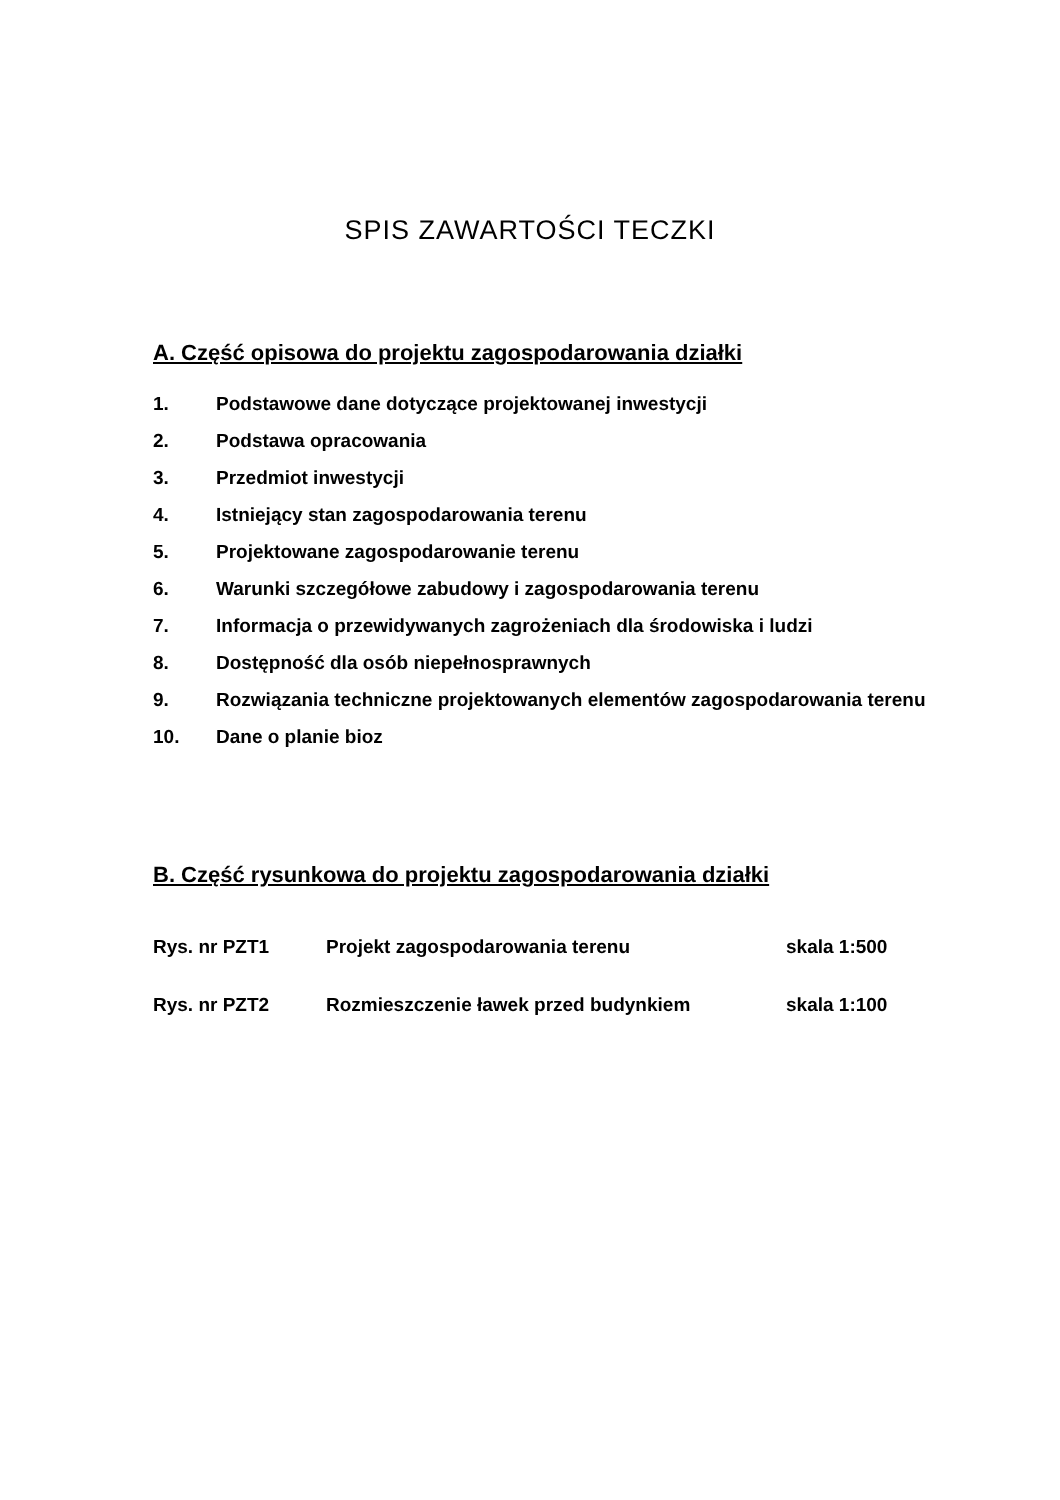SPIS ZAWARTOŚCI TECZKI
A. Część opisowa do projektu zagospodarowania działki
1. Podstawowe dane dotyczące projektowanej inwestycji
2. Podstawa opracowania
3. Przedmiot inwestycji
4. Istniejący stan zagospodarowania terenu
5. Projektowane zagospodarowanie terenu
6. Warunki szczegółowe zabudowy i zagospodarowania terenu
7. Informacja o przewidywanych zagrożeniach dla środowiska i ludzi
8. Dostępność dla osób niepełnosprawnych
9. Rozwiązania techniczne projektowanych elementów zagospodarowania terenu
10. Dane o planie bioz
B. Część rysunkowa do projektu zagospodarowania działki
Rys. nr PZT1 Projekt zagospodarowania terenu skala 1:500
Rys. nr PZT2 Rozmieszczenie ławek przed budynkiem skala 1:100